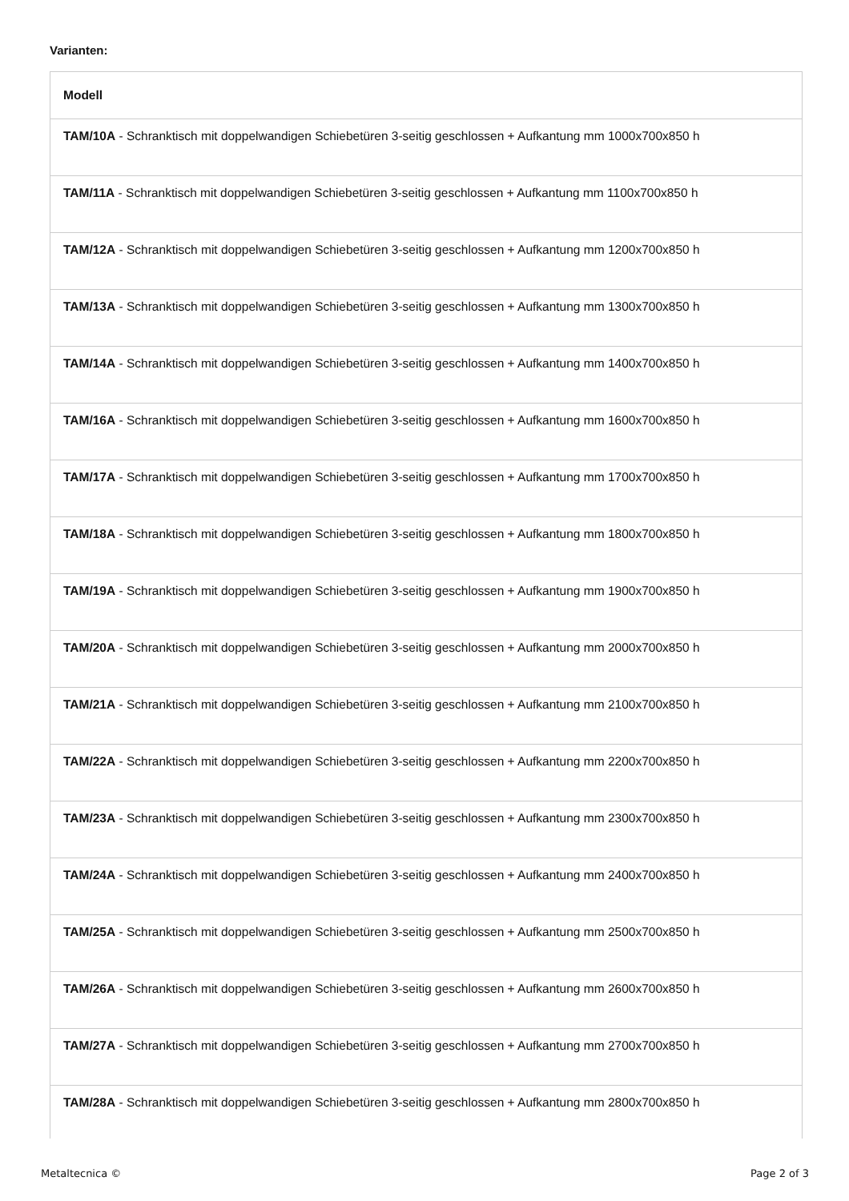Varianten:
| Modell |
| --- |
| TAM/10A - Schranktisch mit doppelwandigen Schiebetüren 3-seitig geschlossen + Aufkantung mm 1000x700x850 h |
| TAM/11A - Schranktisch mit doppelwandigen Schiebetüren 3-seitig geschlossen + Aufkantung mm 1100x700x850 h |
| TAM/12A - Schranktisch mit doppelwandigen Schiebetüren 3-seitig geschlossen + Aufkantung mm 1200x700x850 h |
| TAM/13A - Schranktisch mit doppelwandigen Schiebetüren 3-seitig geschlossen + Aufkantung mm 1300x700x850 h |
| TAM/14A - Schranktisch mit doppelwandigen Schiebetüren 3-seitig geschlossen + Aufkantung mm 1400x700x850 h |
| TAM/16A - Schranktisch mit doppelwandigen Schiebetüren 3-seitig geschlossen + Aufkantung mm 1600x700x850 h |
| TAM/17A - Schranktisch mit doppelwandigen Schiebetüren 3-seitig geschlossen + Aufkantung mm 1700x700x850 h |
| TAM/18A - Schranktisch mit doppelwandigen Schiebetüren 3-seitig geschlossen + Aufkantung mm 1800x700x850 h |
| TAM/19A - Schranktisch mit doppelwandigen Schiebetüren 3-seitig geschlossen + Aufkantung mm 1900x700x850 h |
| TAM/20A - Schranktisch mit doppelwandigen Schiebetüren 3-seitig geschlossen + Aufkantung mm 2000x700x850 h |
| TAM/21A - Schranktisch mit doppelwandigen Schiebetüren 3-seitig geschlossen + Aufkantung mm 2100x700x850 h |
| TAM/22A - Schranktisch mit doppelwandigen Schiebetüren 3-seitig geschlossen + Aufkantung mm 2200x700x850 h |
| TAM/23A - Schranktisch mit doppelwandigen Schiebetüren 3-seitig geschlossen + Aufkantung mm 2300x700x850 h |
| TAM/24A - Schranktisch mit doppelwandigen Schiebetüren 3-seitig geschlossen + Aufkantung mm 2400x700x850 h |
| TAM/25A - Schranktisch mit doppelwandigen Schiebetüren 3-seitig geschlossen + Aufkantung mm 2500x700x850 h |
| TAM/26A - Schranktisch mit doppelwandigen Schiebetüren 3-seitig geschlossen + Aufkantung mm 2600x700x850 h |
| TAM/27A - Schranktisch mit doppelwandigen Schiebetüren 3-seitig geschlossen + Aufkantung mm 2700x700x850 h |
| TAM/28A - Schranktisch mit doppelwandigen Schiebetüren 3-seitig geschlossen + Aufkantung mm 2800x700x850 h |
Metaltecnica © Page 2 of 3